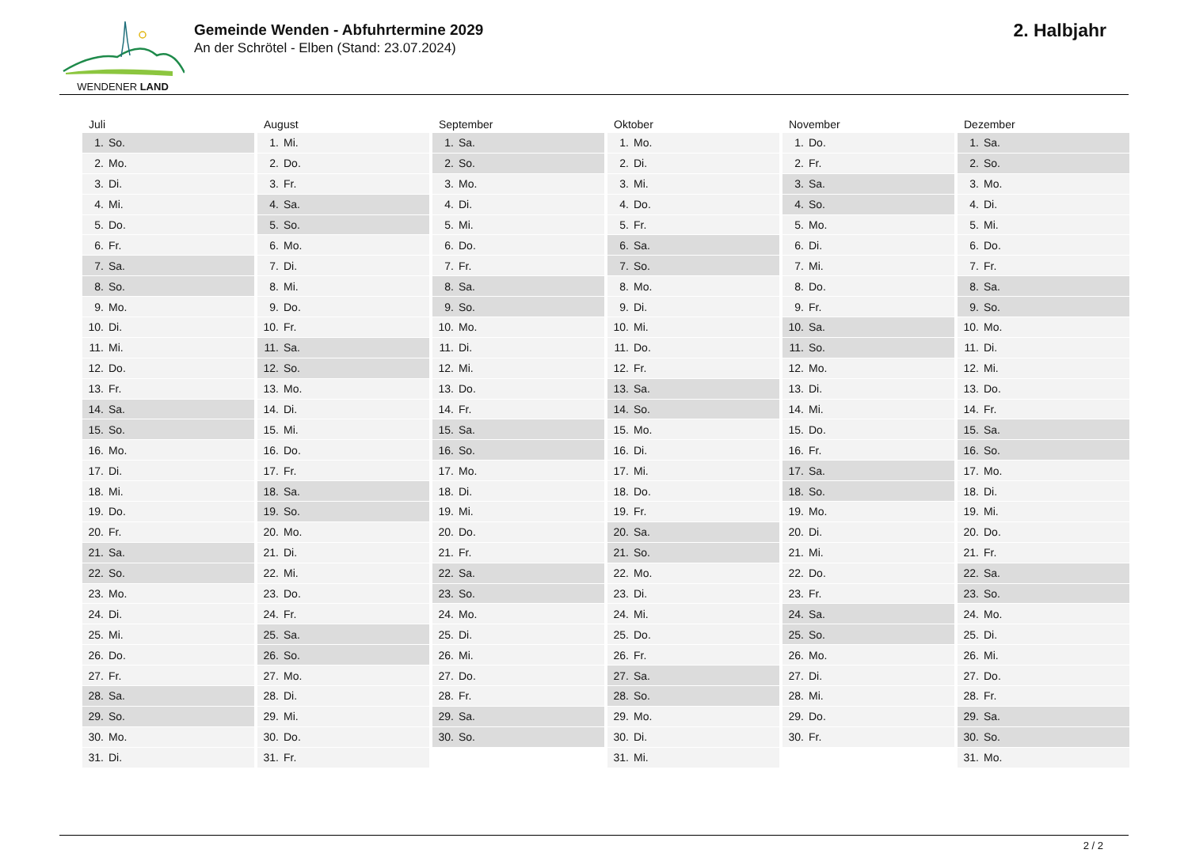WENDENER LAND
Gemeinde Wenden - Abfuhrtermine 2029
An der Schrötel - Elben (Stand: 23.07.2024)
2. Halbjahr
| Juli | August | September | Oktober | November | Dezember |
| --- | --- | --- | --- | --- | --- |
| 1. So. | 1. Mi. | 1. Sa. | 1. Mo. | 1. Do. | 1. Sa. |
| 2. Mo. | 2. Do. | 2. So. | 2. Di. | 2. Fr. | 2. So. |
| 3. Di. | 3. Fr. | 3. Mo. | 3. Mi. | 3. Sa. | 3. Mo. |
| 4. Mi. | 4. Sa. | 4. Di. | 4. Do. | 4. So. | 4. Di. |
| 5. Do. | 5. So. | 5. Mi. | 5. Fr. | 5. Mo. | 5. Mi. |
| 6. Fr. | 6. Mo. | 6. Do. | 6. Sa. | 6. Di. | 6. Do. |
| 7. Sa. | 7. Di. | 7. Fr. | 7. So. | 7. Mi. | 7. Fr. |
| 8. So. | 8. Mi. | 8. Sa. | 8. Mo. | 8. Do. | 8. Sa. |
| 9. Mo. | 9. Do. | 9. So. | 9. Di. | 9. Fr. | 9. So. |
| 10. Di. | 10. Fr. | 10. Mo. | 10. Mi. | 10. Sa. | 10. Mo. |
| 11. Mi. | 11. Sa. | 11. Di. | 11. Do. | 11. So. | 11. Di. |
| 12. Do. | 12. So. | 12. Mi. | 12. Fr. | 12. Mo. | 12. Mi. |
| 13. Fr. | 13. Mo. | 13. Do. | 13. Sa. | 13. Di. | 13. Do. |
| 14. Sa. | 14. Di. | 14. Fr. | 14. So. | 14. Mi. | 14. Fr. |
| 15. So. | 15. Mi. | 15. Sa. | 15. Mo. | 15. Do. | 15. Sa. |
| 16. Mo. | 16. Do. | 16. So. | 16. Di. | 16. Fr. | 16. So. |
| 17. Di. | 17. Fr. | 17. Mo. | 17. Mi. | 17. Sa. | 17. Mo. |
| 18. Mi. | 18. Sa. | 18. Di. | 18. Do. | 18. So. | 18. Di. |
| 19. Do. | 19. So. | 19. Mi. | 19. Fr. | 19. Mo. | 19. Mi. |
| 20. Fr. | 20. Mo. | 20. Do. | 20. Sa. | 20. Di. | 20. Do. |
| 21. Sa. | 21. Di. | 21. Fr. | 21. So. | 21. Mi. | 21. Fr. |
| 22. So. | 22. Mi. | 22. Sa. | 22. Mo. | 22. Do. | 22. Sa. |
| 23. Mo. | 23. Do. | 23. So. | 23. Di. | 23. Fr. | 23. So. |
| 24. Di. | 24. Fr. | 24. Mo. | 24. Mi. | 24. Sa. | 24. Mo. |
| 25. Mi. | 25. Sa. | 25. Di. | 25. Do. | 25. So. | 25. Di. |
| 26. Do. | 26. So. | 26. Mi. | 26. Fr. | 26. Mo. | 26. Mi. |
| 27. Fr. | 27. Mo. | 27. Do. | 27. Sa. | 27. Di. | 27. Do. |
| 28. Sa. | 28. Di. | 28. Fr. | 28. So. | 28. Mi. | 28. Fr. |
| 29. So. | 29. Mi. | 29. Sa. | 29. Mo. | 29. Do. | 29. Sa. |
| 30. Mo. | 30. Do. | 30. So. | 30. Di. | 30. Fr. | 30. So. |
| 31. Di. | 31. Fr. | | 31. Mi. | | 31. Mo. |
2 / 2